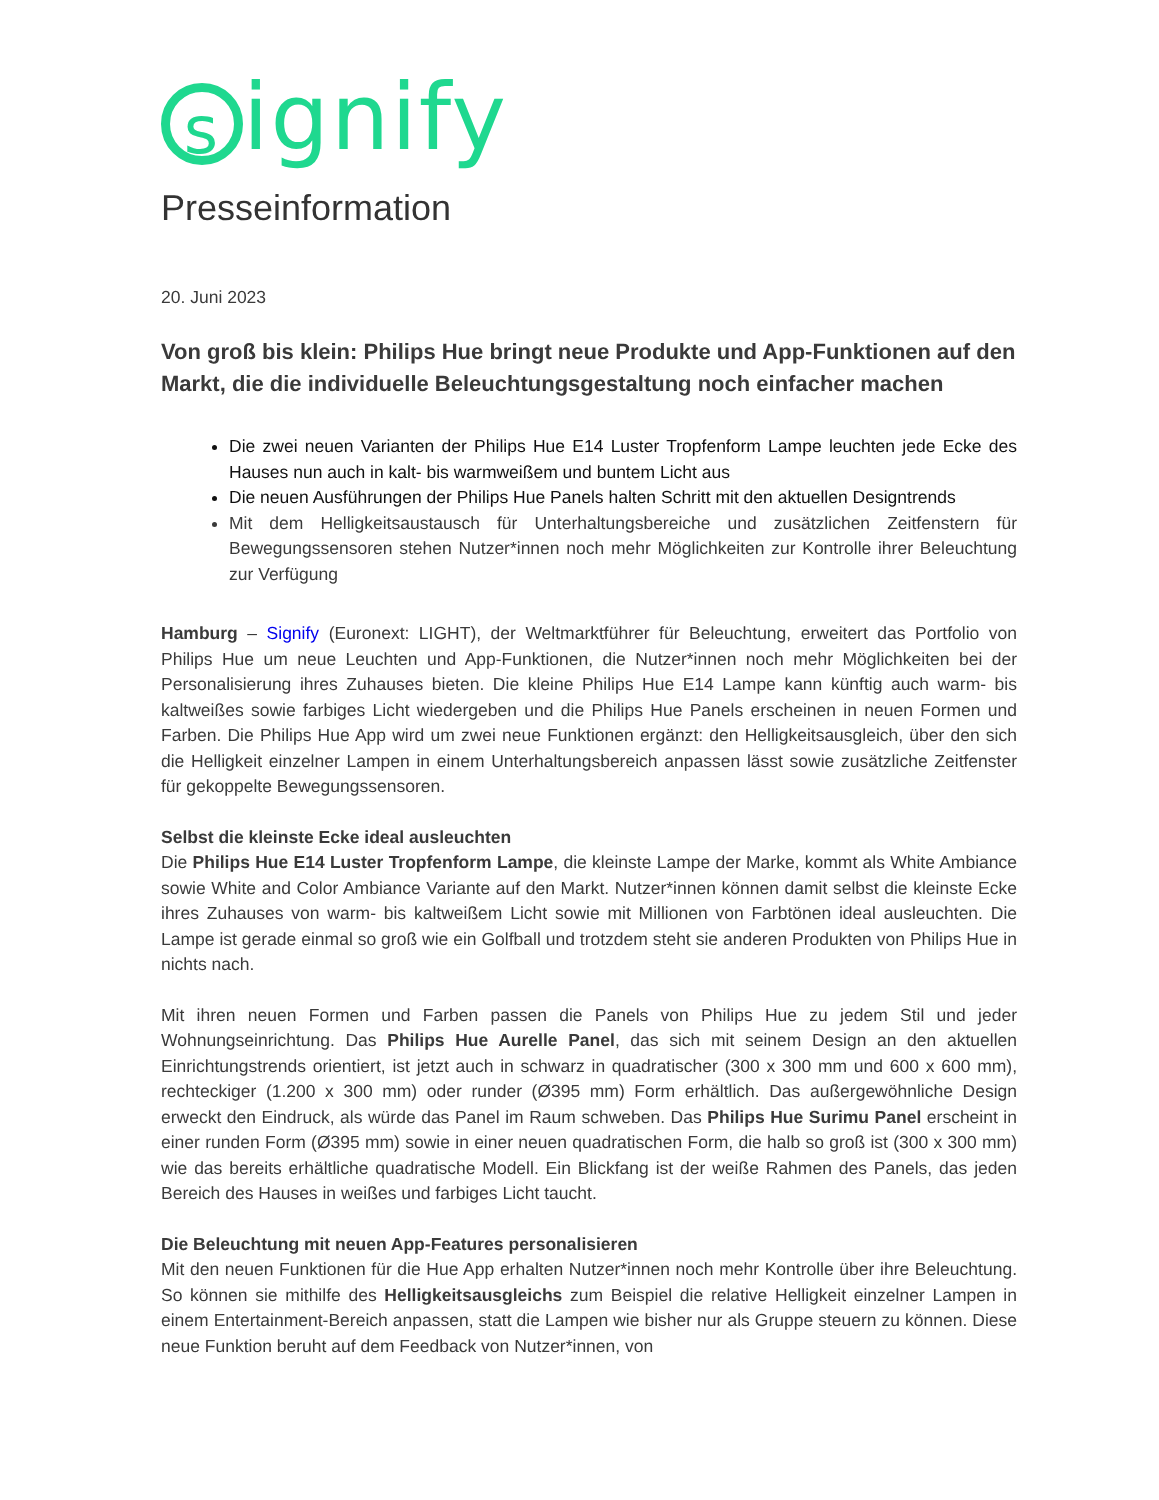signify
Presseinformation
20. Juni 2023
Von groß bis klein: Philips Hue bringt neue Produkte und App-Funktionen auf den Markt, die die individuelle Beleuchtungsgestaltung noch einfacher machen
Die zwei neuen Varianten der Philips Hue E14 Luster Tropfenform Lampe leuchten jede Ecke des Hauses nun auch in kalt- bis warmweißem und buntem Licht aus
Die neuen Ausführungen der Philips Hue Panels halten Schritt mit den aktuellen Designtrends
Mit dem Helligkeitsaustausch für Unterhaltungsbereiche und zusätzlichen Zeitfenstern für Bewegungssensoren stehen Nutzer*innen noch mehr Möglichkeiten zur Kontrolle ihrer Beleuchtung zur Verfügung
Hamburg – Signify (Euronext: LIGHT), der Weltmarktführer für Beleuchtung, erweitert das Portfolio von Philips Hue um neue Leuchten und App-Funktionen, die Nutzer*innen noch mehr Möglichkeiten bei der Personalisierung ihres Zuhauses bieten. Die kleine Philips Hue E14 Lampe kann künftig auch warm- bis kaltweißes sowie farbiges Licht wiedergeben und die Philips Hue Panels erscheinen in neuen Formen und Farben. Die Philips Hue App wird um zwei neue Funktionen ergänzt: den Helligkeitsausgleich, über den sich die Helligkeit einzelner Lampen in einem Unterhaltungsbereich anpassen lässt sowie zusätzliche Zeitfenster für gekoppelte Bewegungssensoren.
Selbst die kleinste Ecke ideal ausleuchten
Die Philips Hue E14 Luster Tropfenform Lampe, die kleinste Lampe der Marke, kommt als White Ambiance sowie White and Color Ambiance Variante auf den Markt. Nutzer*innen können damit selbst die kleinste Ecke ihres Zuhauses von warm- bis kaltweißem Licht sowie mit Millionen von Farbtönen ideal ausleuchten. Die Lampe ist gerade einmal so groß wie ein Golfball und trotzdem steht sie anderen Produkten von Philips Hue in nichts nach.
Mit ihren neuen Formen und Farben passen die Panels von Philips Hue zu jedem Stil und jeder Wohnungseinrichtung. Das Philips Hue Aurelle Panel, das sich mit seinem Design an den aktuellen Einrichtungstrends orientiert, ist jetzt auch in schwarz in quadratischer (300 x 300 mm und 600 x 600 mm), rechteckiger (1.200 x 300 mm) oder runder (Ø395 mm) Form erhältlich. Das außergewöhnliche Design erweckt den Eindruck, als würde das Panel im Raum schweben. Das Philips Hue Surimu Panel erscheint in einer runden Form (Ø395 mm) sowie in einer neuen quadratischen Form, die halb so groß ist (300 x 300 mm) wie das bereits erhältliche quadratische Modell. Ein Blickfang ist der weiße Rahmen des Panels, das jeden Bereich des Hauses in weißes und farbiges Licht taucht.
Die Beleuchtung mit neuen App-Features personalisieren
Mit den neuen Funktionen für die Hue App erhalten Nutzer*innen noch mehr Kontrolle über ihre Beleuchtung. So können sie mithilfe des Helligkeitsausgleichs zum Beispiel die relative Helligkeit einzelner Lampen in einem Entertainment-Bereich anpassen, statt die Lampen wie bisher nur als Gruppe steuern zu können. Diese neue Funktion beruht auf dem Feedback von Nutzer*innen, von